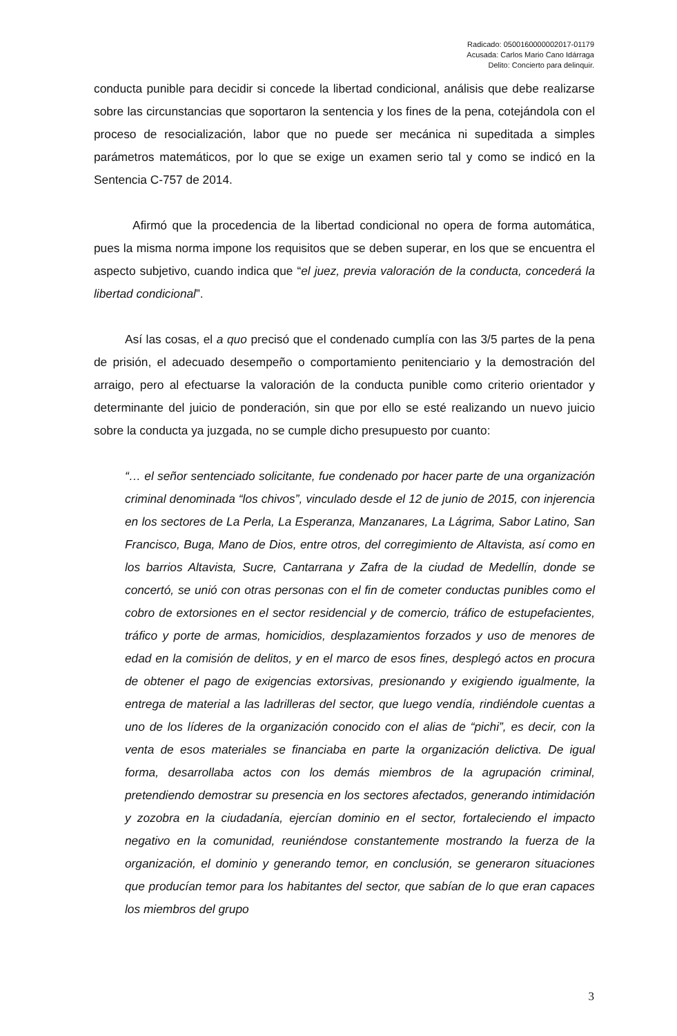Radicado: 0500160000002017-01179
Acusada: Carlos Mario Cano Idárraga
Delito: Concierto para delinquir.
conducta punible para decidir si concede la libertad condicional, análisis que debe realizarse sobre las circunstancias que soportaron la sentencia y los fines de la pena, cotejándola con el proceso de resocialización, labor que no puede ser mecánica ni supeditada a simples parámetros matemáticos, por lo que se exige un examen serio tal y como se indicó en la Sentencia C-757 de 2014.
Afirmó que la procedencia de la libertad condicional no opera de forma automática, pues la misma norma impone los requisitos que se deben superar, en los que se encuentra el aspecto subjetivo, cuando indica que “el juez, previa valoración de la conducta, concederá la libertad condicional”.
Así las cosas, el a quo precisó que el condenado cumplía con las 3/5 partes de la pena de prisión, el adecuado desempeño o comportamiento penitenciario y la demostración del arraigo, pero al efectuarse la valoración de la conducta punible como criterio orientador y determinante del juicio de ponderación, sin que por ello se esté realizando un nuevo juicio sobre la conducta ya juzgada, no se cumple dicho presupuesto por cuanto:
“… el señor sentenciado solicitante, fue condenado por hacer parte de una organización criminal denominada “los chivos”, vinculado desde el 12 de junio de 2015, con injerencia en los sectores de La Perla, La Esperanza, Manzanares, La Lágrima, Sabor Latino, San Francisco, Buga, Mano de Dios, entre otros, del corregimiento de Altavista, así como en los barrios Altavista, Sucre, Cantarrana y Zafra de la ciudad de Medellín, donde se concertó, se unió con otras personas con el fin de cometer conductas punibles como el cobro de extorsiones en el sector residencial y de comercio, tráfico de estupefacientes, tráfico y porte de armas, homicidios, desplazamientos forzados y uso de menores de edad en la comisión de delitos, y en el marco de esos fines, desplegó actos en procura de obtener el pago de exigencias extorsivas, presionando y exigiendo igualmente, la entrega de material a las ladrilleras del sector, que luego vendía, rindiéndole cuentas a uno de los líderes de la organización conocido con el alias de “pichi”, es decir, con la venta de esos materiales se financiaba en parte la organización delictiva. De igual forma, desarrollaba actos con los demás miembros de la agrupación criminal, pretendiendo demostrar su presencia en los sectores afectados, generando intimidación y zozobra en la ciudadanía, ejercían dominio en el sector, fortaleciendo el impacto negativo en la comunidad, reuniéndose constantemente mostrando la fuerza de la organización, el dominio y generando temor, en conclusión, se generaron situaciones que producían temor para los habitantes del sector, que sabían de lo que eran capaces los miembros del grupo
3